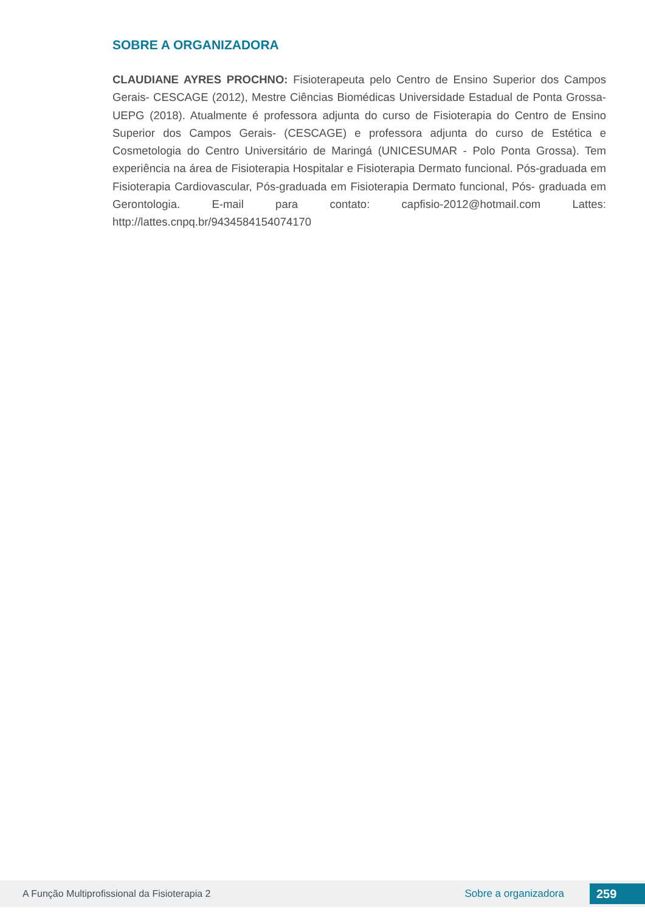SOBRE A ORGANIZADORA
CLAUDIANE AYRES PROCHNO: Fisioterapeuta pelo Centro de Ensino Superior dos Campos Gerais- CESCAGE (2012), Mestre Ciências Biomédicas Universidade Estadual de Ponta Grossa- UEPG (2018). Atualmente é professora adjunta do curso de Fisioterapia do Centro de Ensino Superior dos Campos Gerais- (CESCAGE) e professora adjunta do curso de Estética e Cosmetologia do Centro Universitário de Maringá (UNICESUMAR - Polo Ponta Grossa). Tem experiência na área de Fisioterapia Hospitalar e Fisioterapia Dermato funcional. Pós-graduada em Fisioterapia Cardiovascular, Pós-graduada em Fisioterapia Dermato funcional, Pós- graduada em Gerontologia. E-mail para contato: capfisio-2012@hotmail.com Lattes: http://lattes.cnpq.br/9434584154074170
A Função Multiprofissional da Fisioterapia 2 Sobre a organizadora 259